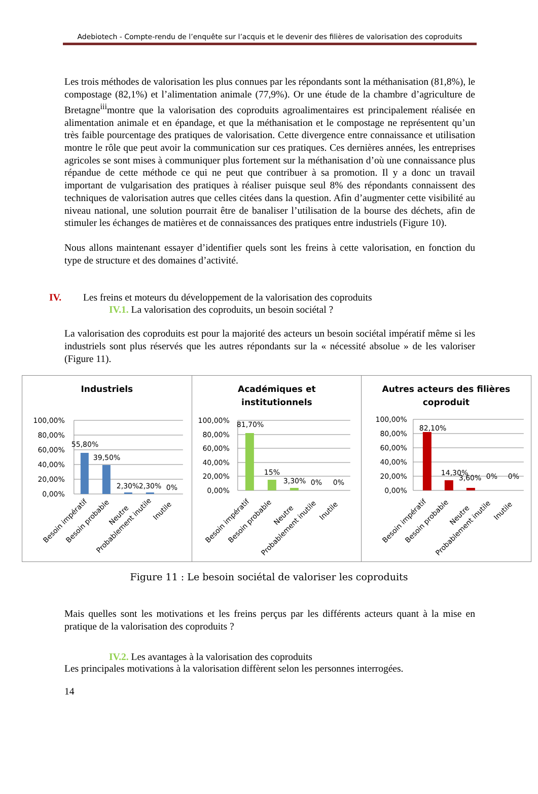Adebiotech - Compte-rendu de l’enquête sur l’acquis et le devenir des filières de valorisation des coproduits
Les trois méthodes de valorisation les plus connues par les répondants sont la méthanisation (81,8%), le compostage (82,1%) et l’alimentation animale (77,9%). Or une étude de la chambre d’agriculture de Bretagne<sup>iii</sup>montre que la valorisation des coproduits agroalimentaires est principalement réalisée en alimentation animale et en épandage, et que la méthanisation et le compostage ne représentent qu’un très faible pourcentage des pratiques de valorisation. Cette divergence entre connaissance et utilisation montre le rôle que peut avoir la communication sur ces pratiques. Ces dernières années, les entreprises agricoles se sont mises à communiquer plus fortement sur la méthanisation d’où une connaissance plus répandue de cette méthode ce qui ne peut que contribuer à sa promotion. Il y a donc un travail important de vulgarisation des pratiques à réaliser puisque seul 8% des répondants connaissent des techniques de valorisation autres que celles citées dans la question. Afin d’augmenter cette visibilité au niveau national, une solution pourrait être de banaliser l’utilisation de la bourse des déchets, afin de stimuler les échanges de matières et de connaissances des pratiques entre industriels (Figure 10).
Nous allons maintenant essayer d’identifier quels sont les freins à cette valorisation, en fonction du type de structure et des domaines d’activité.
IV. Les freins et moteurs du développement de la valorisation des coproduits
IV.1. La valorisation des coproduits, un besoin sociétal ?
La valorisation des coproduits est pour la majorité des acteurs un besoin sociétal impératif même si les industriels sont plus réservés que les autres répondants sur la « nécessité absolue » de les valoriser (Figure 11).
Industriels
100,00%
80,00%
60,00%
40,00%
20,00%
0,00%
55,80%
39,50%
2,30%
2,30%
0%
Besoin impératif
Besoin probable
Neutre
Probablement inutile
Inutile
Académiques et
institutionnels
100,00%
80,00%
60,00%
40,00%
20,00%
0,00%
81,70%
15%
3,30%
0%
0%
Besoin impératif
Besoin probable
Neutre
Probablement inutile
Inutile
Autres acteurs des filières
coproduit
100,00%
80,00%
60,00%
40,00%
20,00%
0,00%
82,10%
14,30%
3,60%
0%
0%
Besoin impératif
Besoin probable
Neutre
Probablement inutile
Inutile
Figure 11 : Le besoin sociétal de valoriser les coproduits
Mais quelles sont les motivations et les freins perçus par les différents acteurs quant à la mise en pratique de la valorisation des coproduits ?
IV.2. Les avantages à la valorisation des coproduits
Les principales motivations à la valorisation diffèrent selon les personnes interrogées.
14